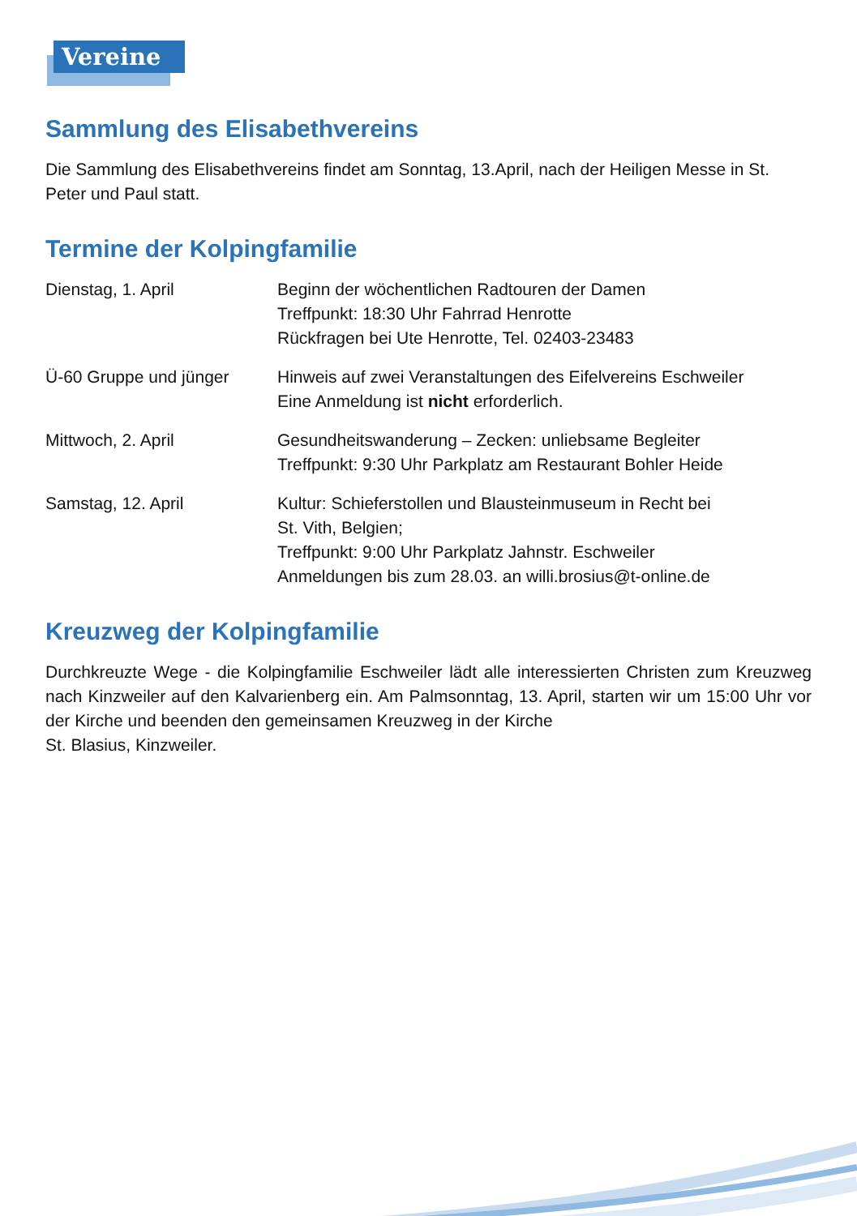Vereine
Sammlung des Elisabethvereins
Die Sammlung des Elisabethvereins findet am Sonntag, 13.April, nach der Heiligen Messe in St. Peter und Paul statt.
Termine der Kolpingfamilie
| Dienstag, 1. April | Beginn der wöchentlichen Radtouren der Damen Treffpunkt: 18:30 Uhr Fahrrad Henrotte Rückfragen bei Ute Henrotte, Tel. 02403-23483 |
| Ü-60 Gruppe und jünger | Hinweis auf zwei Veranstaltungen des Eifelvereins Eschweiler Eine Anmeldung ist nicht erforderlich. |
| Mittwoch, 2. April | Gesundheitswanderung – Zecken: unliebsame Begleiter Treffpunkt: 9:30 Uhr Parkplatz am Restaurant Bohler Heide |
| Samstag, 12. April | Kultur: Schieferstollen und Blausteinmuseum in Recht bei St. Vith, Belgien; Treffpunkt: 9:00 Uhr Parkplatz Jahnstr. Eschweiler Anmeldungen bis zum 28.03. an willi.brosius@t-online.de |
Kreuzweg der Kolpingfamilie
Durchkreuzte Wege - die Kolpingfamilie Eschweiler lädt alle interessierten Christen zum Kreuzweg nach Kinzweiler auf den Kalvarienberg ein. Am Palmsonntag, 13. April, starten wir um 15:00 Uhr vor der Kirche und beenden den gemeinsamen Kreuzweg in der Kirche
St. Blasius, Kinzweiler.